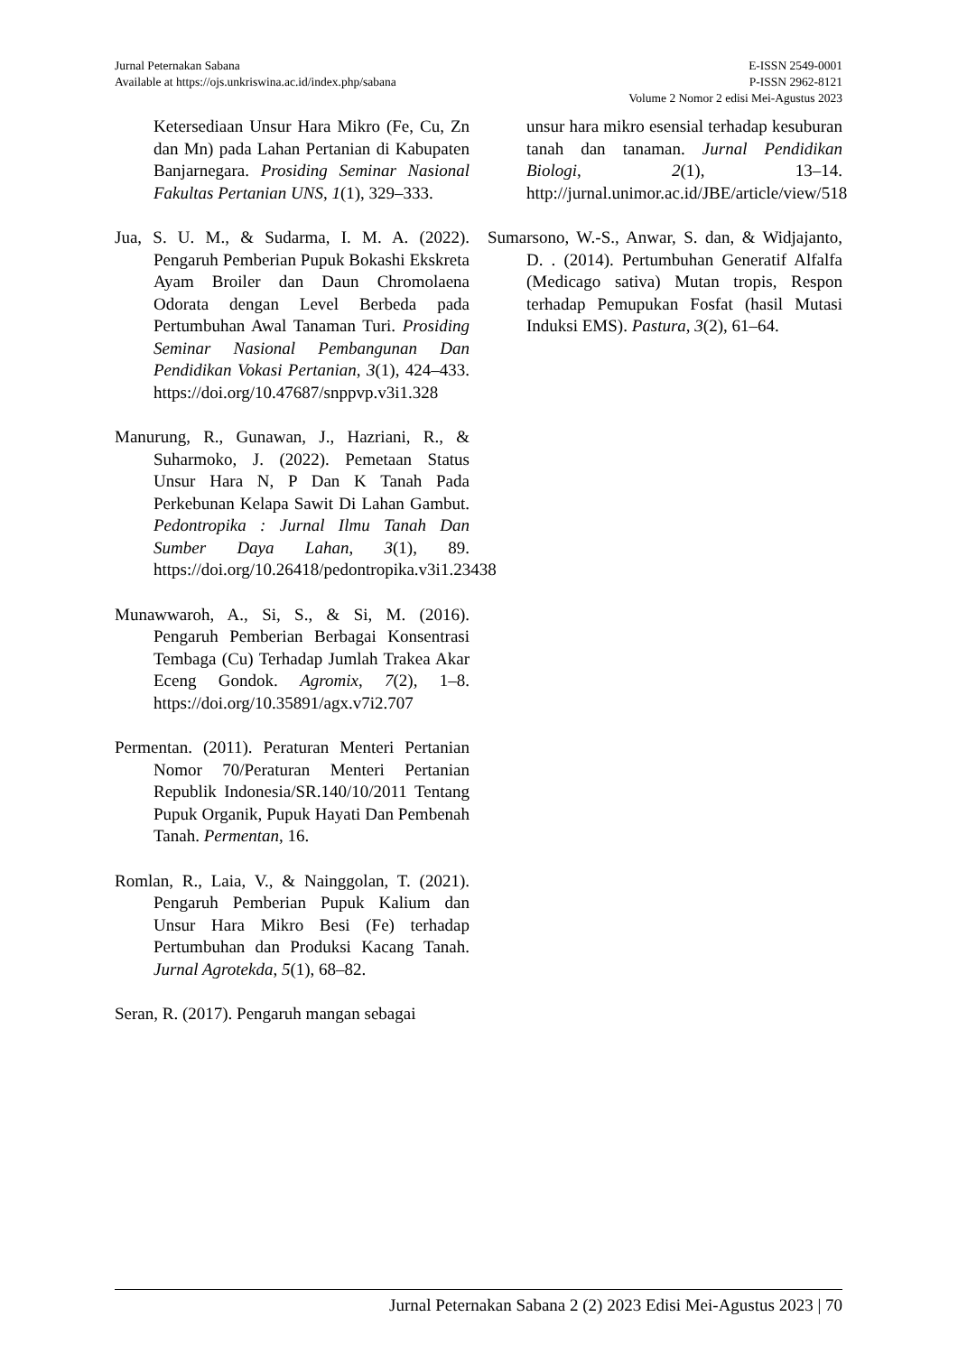Jurnal Peternakan Sabana
Available at https://ojs.unkriswina.ac.id/index.php/sabana
E-ISSN 2549-0001
P-ISSN 2962-8121
Volume 2 Nomor 2 edisi Mei-Agustus 2023
Ketersediaan Unsur Hara Mikro (Fe, Cu, Zn dan Mn) pada Lahan Pertanian di Kabupaten Banjarnegara. Prosiding Seminar Nasional Fakultas Pertanian UNS, 1(1), 329–333.
Jua, S. U. M., & Sudarma, I. M. A. (2022). Pengaruh Pemberian Pupuk Bokashi Ekskreta Ayam Broiler dan Daun Chromolaena Odorata dengan Level Berbeda pada Pertumbuhan Awal Tanaman Turi. Prosiding Seminar Nasional Pembangunan Dan Pendidikan Vokasi Pertanian, 3(1), 424–433. https://doi.org/10.47687/snppvp.v3i1.328
Manurung, R., Gunawan, J., Hazriani, R., & Suharmoko, J. (2022). Pemetaan Status Unsur Hara N, P Dan K Tanah Pada Perkebunan Kelapa Sawit Di Lahan Gambut. Pedontropika : Jurnal Ilmu Tanah Dan Sumber Daya Lahan, 3(1), 89. https://doi.org/10.26418/pedontropika.v3i1.23438
Munawwaroh, A., Si, S., & Si, M. (2016). Pengaruh Pemberian Berbagai Konsentrasi Tembaga (Cu) Terhadap Jumlah Trakea Akar Eceng Gondok. Agromix, 7(2), 1–8. https://doi.org/10.35891/agx.v7i2.707
Permentan. (2011). Peraturan Menteri Pertanian Nomor 70/Peraturan Menteri Pertanian Republik Indonesia/SR.140/10/2011 Tentang Pupuk Organik, Pupuk Hayati Dan Pembenah Tanah. Permentan, 16.
Romlan, R., Laia, V., & Nainggolan, T. (2021). Pengaruh Pemberian Pupuk Kalium dan Unsur Hara Mikro Besi (Fe) terhadap Pertumbuhan dan Produksi Kacang Tanah. Jurnal Agrotekda, 5(1), 68–82.
Seran, R. (2017). Pengaruh mangan sebagai
unsur hara mikro esensial terhadap kesuburan tanah dan tanaman. Jurnal Pendidikan Biologi, 2(1), 13–14. http://jurnal.unimor.ac.id/JBE/article/view/518
Sumarsono, W.-S., Anwar, S. dan, & Widjajanto, D. . (2014). Pertumbuhan Generatif Alfalfa (Medicago sativa) Mutan tropis, Respon terhadap Pemupukan Fosfat (hasil Mutasi Induksi EMS). Pastura, 3(2), 61–64.
Jurnal Peternakan Sabana 2 (2) 2023 Edisi Mei-Agustus 2023 | 70